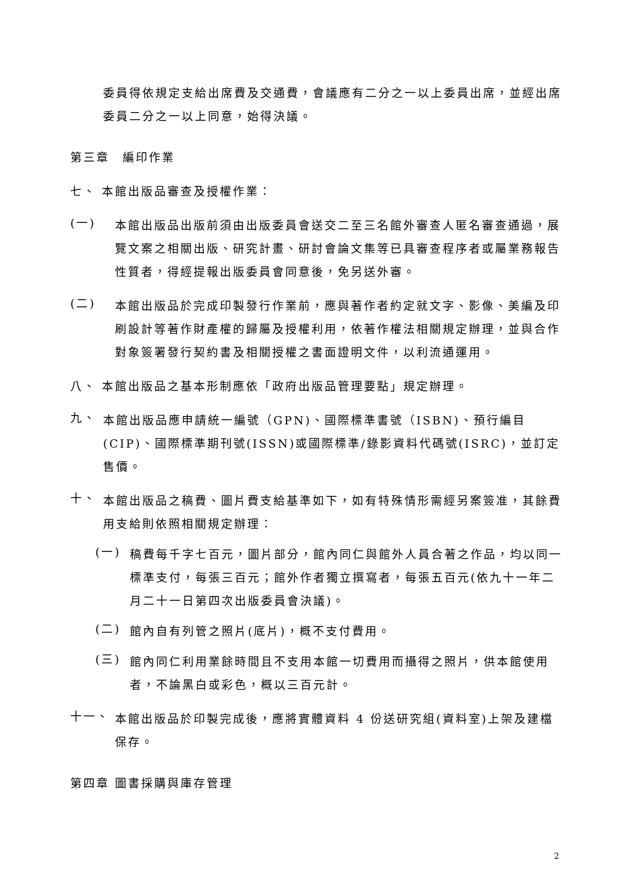委員得依規定支給出席費及交通費，會議應有二分之一以上委員出席，並經出席委員二分之一以上同意，始得決議。
第三章　編印作業
七、 本館出版品審查及授權作業：
(一)
本館出版品出版前須由出版委員會送交二至三名館外審查人匿名審查通過，展覽文案之相關出版、研究計畫、研討會論文集等已具審查程序者或屬業務報告性質者，得經提報出版委員會同意後，免另送外審。
(二)
本館出版品於完成印製發行作業前，應與著作者約定就文字、影像、美編及印刷設計等著作財產權的歸屬及授權利用，依著作權法相關規定辦理，並與合作對象簽署發行契約書及相關授權之書面證明文件，以利流通運用。
八、 本館出版品之基本形制應依「政府出版品管理要點」規定辦理。
九、
本館出版品應申請統一編號（GPN)、國際標準書號（ISBN)、預行編目(CIP)、國際標準期刊號(ISSN)或國際標準/錄影資料代碼號(ISRC)，並訂定售價。
十、
本館出版品之稿費、圖片費支給基準如下，如有特殊情形需經另案簽准，其餘費用支給則依照相關規定辦理：
(一)
稿費每千字七百元，圖片部分，館內同仁與館外人員合著之作品，均以同一標準支付，每張三百元；館外作者獨立撰寫者，每張五百元(依九十一年二月二十一日第四次出版委員會決議)。
(二)
館內自有列管之照片(底片)，概不支付費用。
(三)
館內同仁利用業餘時間且不支用本館一切費用而攝得之照片，供本館使用者，不論黑白或彩色，概以三百元計。
十一、
本館出版品於印製完成後，應將實體資料 4 份送研究組(資料室)上架及建檔保存。
第四章 圖書採購與庫存管理
2